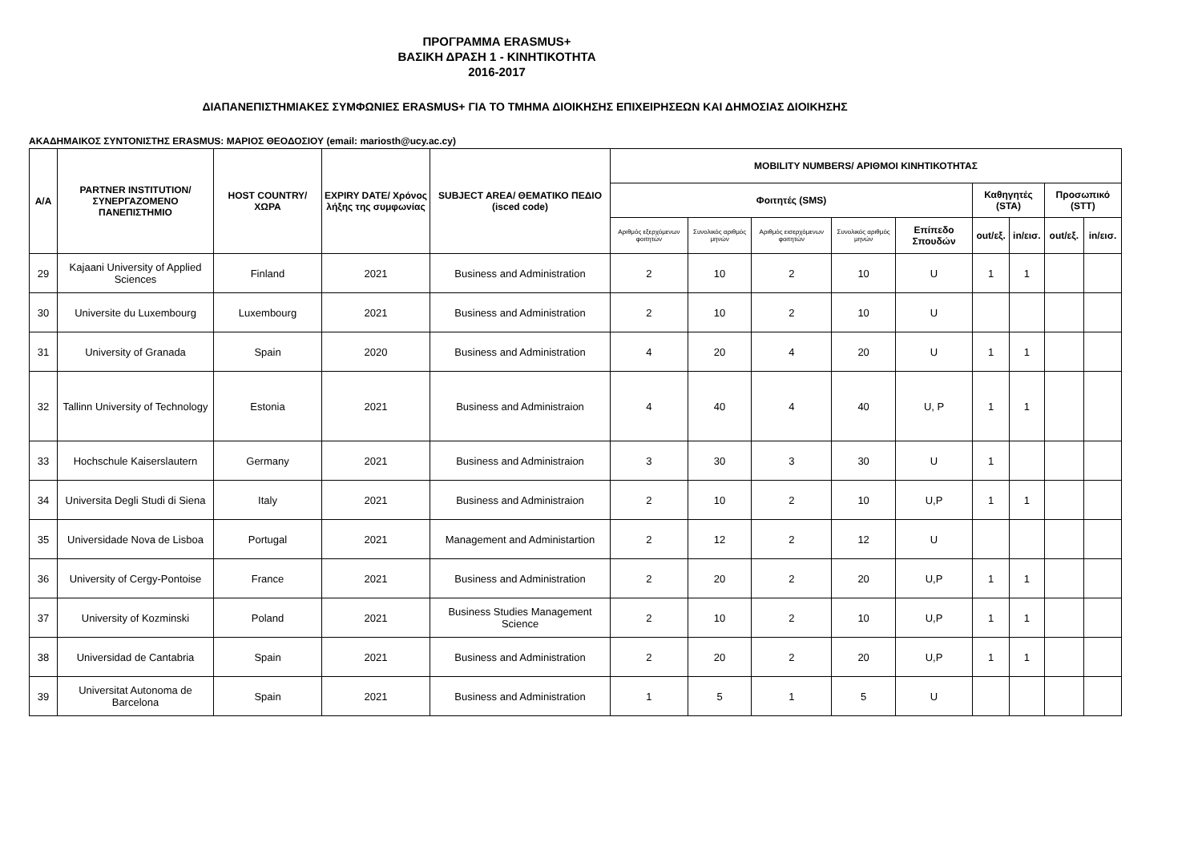ΠΡΟΓΡΑΜΜΑ ERASMUS+
ΒΑΣΙΚΗ ΔΡΑΣΗ 1 - ΚΙΝΗΤΙΚΟΤΗΤΑ
2016-2017
ΔΙΑΠΑΝΕΠΙΣΤΗΜΙΑΚΕΣ ΣΥΜΦΩΝΙΕΣ ERASMUS+ ΓΙΑ ΤΟ ΤΜΗΜΑ ΔΙΟΙΚΗΣΗΣ ΕΠΙΧΕΙΡΗΣΕΩΝ ΚΑΙ ΔΗΜΟΣΙΑΣ ΔΙΟΙΚΗΣΗΣ
ΑΚΑΔΗΜΑΙΚΟΣ ΣΥΝΤΟΝΙΣΤΗΣ ERASMUS: ΜΑΡΙΟΣ ΘΕΟΔΟΣΙΟΥ (email: mariosth@ucy.ac.cy)
| A/A | PARTNER INSTITUTION/ ΣΥΝΕΡΓΑΖΟΜΕΝΟ ΠΑΝΕΠΙΣΤΗΜΙΟ | HOST COUNTRY/ ΧΩΡΑ | EXPIRY DATE/ Χρόνος λήξης της συμφωνίας | SUBJECT AREA/ ΘΕΜΑΤΙΚΟ ΠΕΔΙΟ (isced code) | MOBILITY NUMBERS/ ΑΡΙΘΜΟΙ ΚΙΝΗΤΙΚΟΤΗΤΑΣ | | | | | | | | |
| --- | --- | --- | --- | --- | --- | --- | --- | --- | --- | --- | --- | --- | --- |
| | | | | | Φοιτητές (SMS) | | | | | Καθηγητές (STA) | | Προσωπικό (STT) | |
| | | | | | Αριθμός εξερχόμενων φοιτητών | Συνολικός αριθμός μηνών | Αριθμός εισερχόμενων φοιτητών | Συνολικός αριθμός μηνών | Επίπεδο Σπουδών | out/εξ. | in/εισ. | out/εξ. | in/εισ. |
| 29 | Kajaani University of Applied Sciences | Finland | 2021 | Business and Administration | 2 | 10 | 2 | 10 | U | 1 | 1 | | |
| 30 | Universite du Luxembourg | Luxembourg | 2021 | Business and Administration | 2 | 10 | 2 | 10 | U | | | | |
| 31 | University of Granada | Spain | 2020 | Business and Administration | 4 | 20 | 4 | 20 | U | 1 | 1 | | |
| 32 | Tallinn University of Technology | Estonia | 2021 | Business and Administraion | 4 | 40 | 4 | 40 | U, P | 1 | 1 | | |
| 33 | Hochschule Kaiserslautern | Germany | 2021 | Business and Administraion | 3 | 30 | 3 | 30 | U | 1 | | | |
| 34 | Universita Degli Studi di Siena | Italy | 2021 | Business and Administraion | 2 | 10 | 2 | 10 | U,P | 1 | 1 | | |
| 35 | Universidade Nova de Lisboa | Portugal | 2021 | Management and Administartion | 2 | 12 | 2 | 12 | U | | | | |
| 36 | University of Cergy-Pontoise | France | 2021 | Business and Administration | 2 | 20 | 2 | 20 | U,P | 1 | 1 | | |
| 37 | University of Kozminski | Poland | 2021 | Business Studies Management Science | 2 | 10 | 2 | 10 | U,P | 1 | 1 | | |
| 38 | Universidad de Cantabria | Spain | 2021 | Business and Administration | 2 | 20 | 2 | 20 | U,P | 1 | 1 | | |
| 39 | Universitat Autonoma de Barcelona | Spain | 2021 | Business and Administration | 1 | 5 | 1 | 5 | U | | | | |